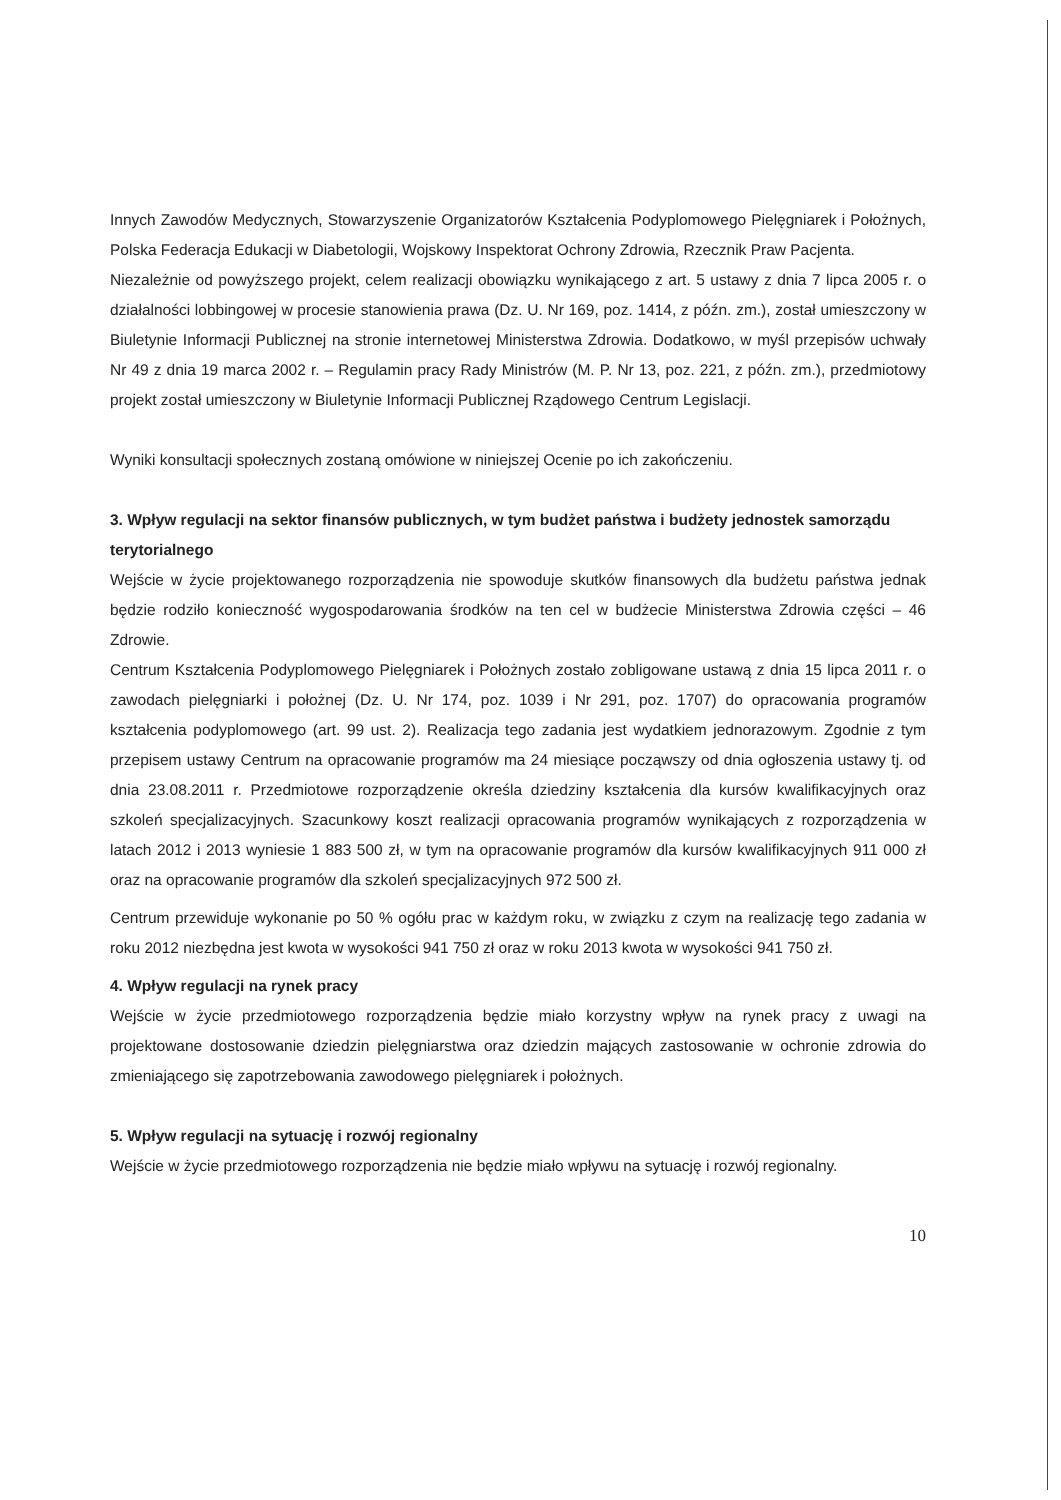Innych Zawodów Medycznych, Stowarzyszenie Organizatorów Kształcenia Podyplomowego Pielęgniarek i Położnych, Polska Federacja Edukacji w Diabetologii, Wojskowy Inspektorat Ochrony Zdrowia, Rzecznik Praw Pacjenta.
Niezależnie od powyższego projekt, celem realizacji obowiązku wynikającego z art. 5 ustawy z dnia 7 lipca 2005 r. o działalności lobbingowej w procesie stanowienia prawa (Dz. U. Nr 169, poz. 1414, z późn. zm.), został umieszczony w Biuletynie Informacji Publicznej na stronie internetowej Ministerstwa Zdrowia. Dodatkowo, w myśl przepisów uchwały Nr 49 z dnia 19 marca 2002 r. – Regulamin pracy Rady Ministrów (M. P. Nr 13, poz. 221, z późn. zm.), przedmiotowy projekt został umieszczony w Biuletynie Informacji Publicznej Rządowego Centrum Legislacji.
Wyniki konsultacji społecznych zostaną omówione w niniejszej Ocenie po ich zakończeniu.
3. Wpływ regulacji na sektor finansów publicznych, w tym budżet państwa i budżety jednostek samorządu terytorialnego
Wejście w życie projektowanego rozporządzenia nie spowoduje skutków finansowych dla budżetu państwa jednak będzie rodziło konieczność wygospodarowania środków na ten cel w budżecie Ministerstwa Zdrowia części – 46 Zdrowie.
Centrum Kształcenia Podyplomowego Pielęgniarek i Położnych zostało zobligowane ustawą z dnia 15 lipca 2011 r. o zawodach pielęgniarki i położnej (Dz. U. Nr 174, poz. 1039 i Nr 291, poz. 1707) do opracowania programów kształcenia podyplomowego (art. 99 ust. 2). Realizacja tego zadania jest wydatkiem jednorazowym. Zgodnie z tym przepisem ustawy Centrum na opracowanie programów ma 24 miesiące począwszy od dnia ogłoszenia ustawy tj. od dnia 23.08.2011 r. Przedmiotowe rozporządzenie określa dziedziny kształcenia dla kursów kwalifikacyjnych oraz szkoleń specjalizacyjnych. Szacunkowy koszt realizacji opracowania programów wynikających z rozporządzenia w latach 2012 i 2013 wyniesie 1 883 500 zł, w tym na opracowanie programów dla kursów kwalifikacyjnych 911 000 zł oraz na opracowanie programów dla szkoleń specjalizacyjnych 972 500 zł.
Centrum przewiduje wykonanie po 50 % ogółu prac w każdym roku, w związku z czym na realizację tego zadania w roku 2012 niezbędna jest kwota w wysokości 941 750 zł oraz w roku 2013 kwota w wysokości 941 750 zł.
4. Wpływ regulacji na rynek pracy
Wejście w życie przedmiotowego rozporządzenia będzie miało korzystny wpływ na rynek pracy z uwagi na projektowane dostosowanie dziedzin pielęgniarstwa oraz dziedzin mających zastosowanie w ochronie zdrowia do zmieniającego się zapotrzebowania zawodowego pielęgniarek i położnych.
5. Wpływ regulacji na sytuację i rozwój regionalny
Wejście w życie przedmiotowego rozporządzenia nie będzie miało wpływu na sytuację i rozwój regionalny.
10